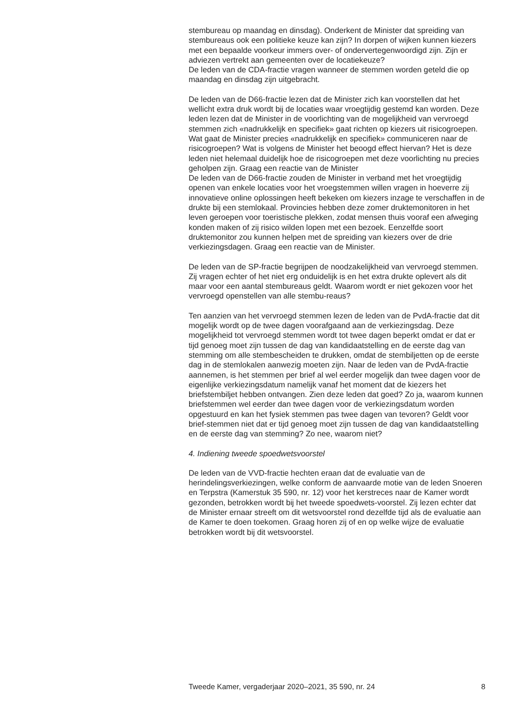stembureau op maandag en dinsdag). Onderkent de Minister dat spreiding van stembureaus ook een politieke keuze kan zijn? In dorpen of wijken kunnen kiezers met een bepaalde voorkeur immers over- of ondervertegenwoordigd zijn. Zijn er adviezen vertrekt aan gemeenten over de locatiekeuze?
De leden van de CDA-fractie vragen wanneer de stemmen worden geteld die op maandag en dinsdag zijn uitgebracht.
De leden van de D66-fractie lezen dat de Minister zich kan voorstellen dat het wellicht extra druk wordt bij de locaties waar vroegtijdig gestemd kan worden. Deze leden lezen dat de Minister in de voorlichting van de mogelijkheid van vervroegd stemmen zich «nadrukkelijk en specifiek» gaat richten op kiezers uit risicogroepen. Wat gaat de Minister precies «nadrukkelijk en specifiek» communiceren naar de risicogroepen? Wat is volgens de Minister het beoogd effect hiervan? Het is deze leden niet helemaal duidelijk hoe de risicogroepen met deze voorlichting nu precies geholpen zijn. Graag een reactie van de Minister
De leden van de D66-fractie zouden de Minister in verband met het vroegtijdig openen van enkele locaties voor het vroegstemmen willen vragen in hoeverre zij innovatieve online oplossingen heeft bekeken om kiezers inzage te verschaffen in de drukte bij een stemlokaal. Provincies hebben deze zomer druktemonitoren in het leven geroepen voor toeristische plekken, zodat mensen thuis vooraf een afweging konden maken of zij risico wilden lopen met een bezoek. Eenzelfde soort druktemonitor zou kunnen helpen met de spreiding van kiezers over de drie verkiezingsdagen. Graag een reactie van de Minister.
De leden van de SP-fractie begrijpen de noodzakelijkheid van vervroegd stemmen. Zij vragen echter of het niet erg onduidelijk is en het extra drukte oplevert als dit maar voor een aantal stembureaus geldt. Waarom wordt er niet gekozen voor het vervroegd openstellen van alle stembu-reaus?
Ten aanzien van het vervroegd stemmen lezen de leden van de PvdA-fractie dat dit mogelijk wordt op de twee dagen voorafgaand aan de verkiezingsdag. Deze mogelijkheid tot vervroegd stemmen wordt tot twee dagen beperkt omdat er dat er tijd genoeg moet zijn tussen de dag van kandidaatstelling en de eerste dag van stemming om alle stembescheiden te drukken, omdat de stembiljetten op de eerste dag in de stemlokalen aanwezig moeten zijn. Naar de leden van de PvdA-fractie aannemen, is het stemmen per brief al wel eerder mogelijk dan twee dagen voor de eigenlijke verkiezingsdatum namelijk vanaf het moment dat de kiezers het briefstembiljet hebben ontvangen. Zien deze leden dat goed? Zo ja, waarom kunnen briefstemmen wel eerder dan twee dagen voor de verkiezingsdatum worden opgestuurd en kan het fysiek stemmen pas twee dagen van tevoren? Geldt voor brief-stemmen niet dat er tijd genoeg moet zijn tussen de dag van kandidaatstelling en de eerste dag van stemming? Zo nee, waarom niet?
4. Indiening tweede spoedwetsvoorstel
De leden van de VVD-fractie hechten eraan dat de evaluatie van de herindelingsverkiezingen, welke conform de aanvaarde motie van de leden Snoeren en Terpstra (Kamerstuk 35 590, nr. 12) voor het kerstreces naar de Kamer wordt gezonden, betrokken wordt bij het tweede spoedwets-voorstel. Zij lezen echter dat de Minister ernaar streeft om dit wetsvoorstel rond dezelfde tijd als de evaluatie aan de Kamer te doen toekomen. Graag horen zij of en op welke wijze de evaluatie betrokken wordt bij dit wetsvoorstel.
Tweede Kamer, vergaderjaar 2020–2021, 35 590, nr. 24 8